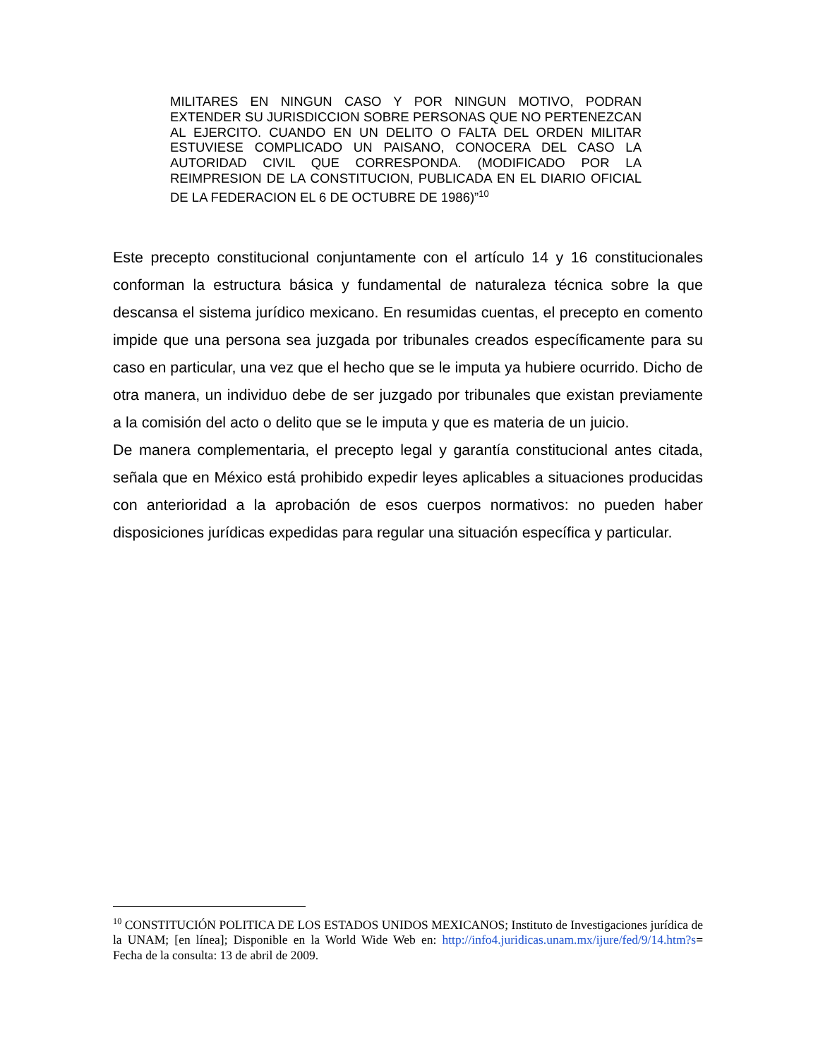MILITARES EN NINGUN CASO Y POR NINGUN MOTIVO, PODRAN EXTENDER SU JURISDICCION SOBRE PERSONAS QUE NO PERTENEZCAN AL EJERCITO. CUANDO EN UN DELITO O FALTA DEL ORDEN MILITAR ESTUVIESE COMPLICADO UN PAISANO, CONOCERA DEL CASO LA AUTORIDAD CIVIL QUE CORRESPONDA. (MODIFICADO POR LA REIMPRESION DE LA CONSTITUCION, PUBLICADA EN EL DIARIO OFICIAL DE LA FEDERACION EL 6 DE OCTUBRE DE 1986)”<sup>10</sup>
Este precepto constitucional conjuntamente con el artículo 14 y 16 constitucionales conforman la estructura básica y fundamental de naturaleza técnica sobre la que descansa el sistema jurídico mexicano. En resumidas cuentas, el precepto en comento impide que una persona sea juzgada por tribunales creados específicamente para su caso en particular, una vez que el hecho que se le imputa ya hubiere ocurrido. Dicho de otra manera, un individuo debe de ser juzgado por tribunales que existan previamente a la comisión del acto o delito que se le imputa y que es materia de un juicio.
De manera complementaria, el precepto legal y garantía constitucional antes citada, señala que en México está prohibido expedir leyes aplicables a situaciones producidas con anterioridad a la aprobación de esos cuerpos normativos: no pueden haber disposiciones jurídicas expedidas para regular una situación específica y particular.
<sup>10</sup> CONSTITUCIÓN POLITICA DE LOS ESTADOS UNIDOS MEXICANOS; Instituto de Investigaciones jurídica de la UNAM; [en línea]; Disponible en la World Wide Web en: http://info4.juridicas.unam.mx/ijure/fed/9/14.htm?s= Fecha de la consulta: 13 de abril de 2009.